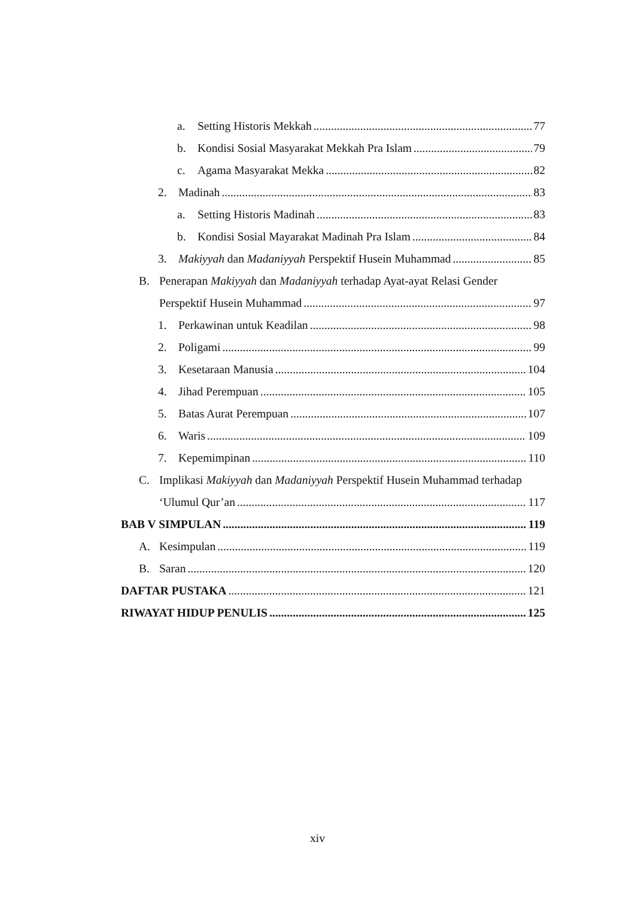a. Setting Historis Mekkah 77
b. Kondisi Sosial Masyarakat Mekkah Pra Islam 79
c. Agama Masyarakat Mekka 82
2. Madinah 83
a. Setting Historis Madinah 83
b. Kondisi Sosial Mayarakat Madinah Pra Islam 84
3. Makiyyah dan Madaniyyah Perspektif Husein Muhammad 85
B. Penerapan Makiyyah dan Madaniyyah terhadap Ayat-ayat Relasi Gender
Perspektif Husein Muhammad 97
1. Perkawinan untuk Keadilan 98
2. Poligami 99
3. Kesetaraan Manusia 104
4. Jihad Perempuan 105
5. Batas Aurat Perempuan 107
6. Waris 109
7. Kepemimpinan 110
C. Implikasi Makiyyah dan Madaniyyah Perspektif Husein Muhammad terhadap
‘Ulumul Qur’an 117
BAB V SIMPULAN 119
A. Kesimpulan 119
B. Saran 120
DAFTAR PUSTAKA 121
RIWAYAT HIDUP PENULIS 125
xiv